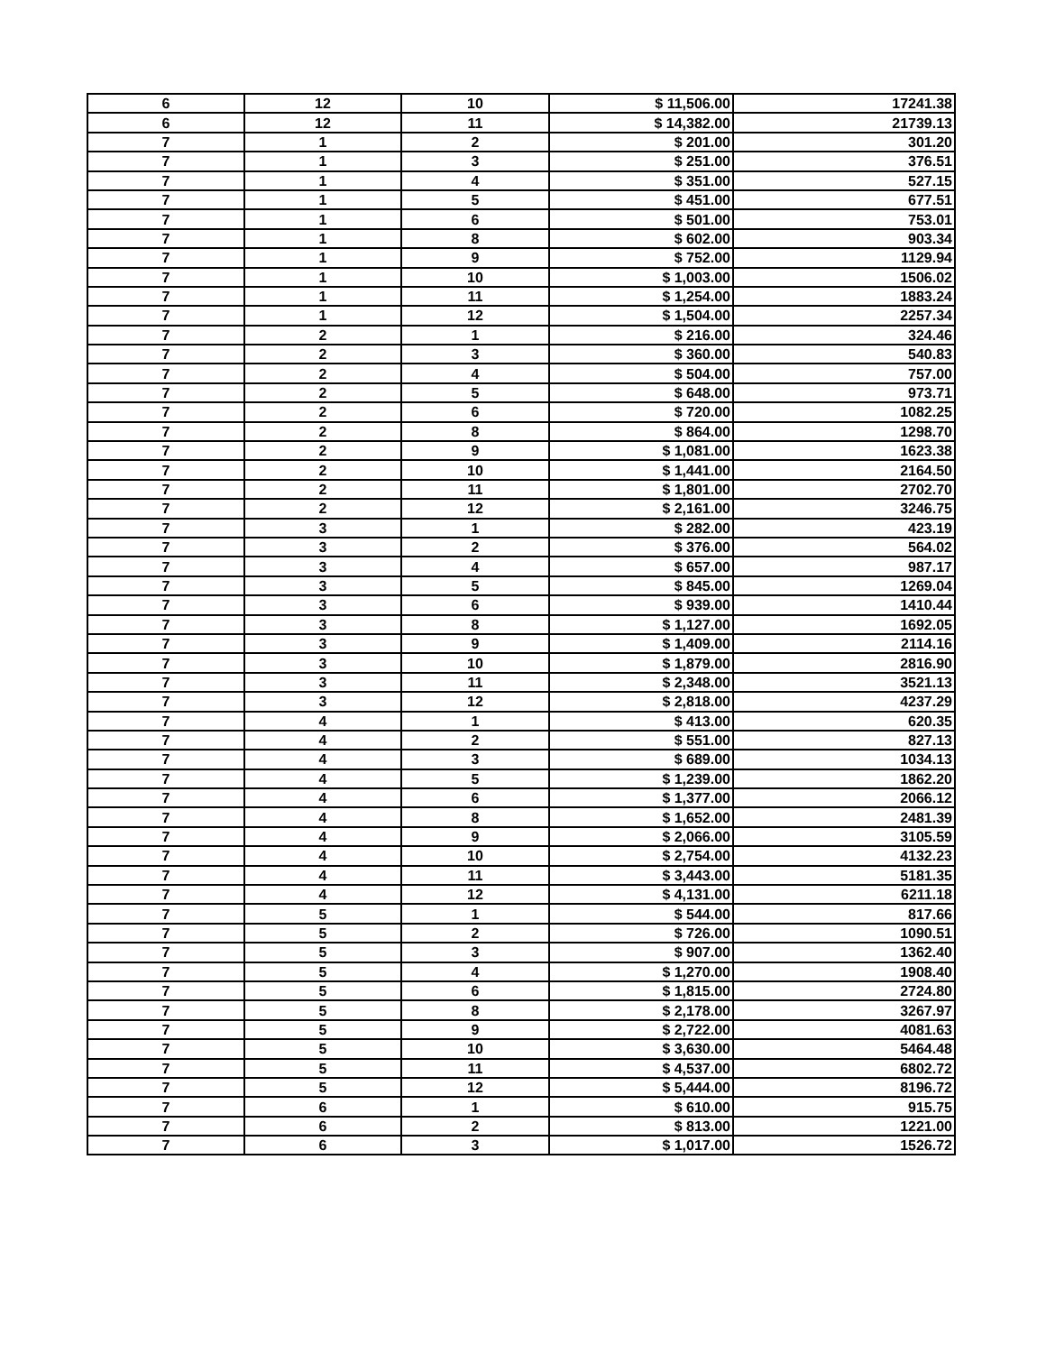| 6 | 12 | 10 | $ 11,506.00 | 17241.38 |
| 6 | 12 | 11 | $ 14,382.00 | 21739.13 |
| 7 | 1 | 2 | $ 201.00 | 301.20 |
| 7 | 1 | 3 | $ 251.00 | 376.51 |
| 7 | 1 | 4 | $ 351.00 | 527.15 |
| 7 | 1 | 5 | $ 451.00 | 677.51 |
| 7 | 1 | 6 | $ 501.00 | 753.01 |
| 7 | 1 | 8 | $ 602.00 | 903.34 |
| 7 | 1 | 9 | $ 752.00 | 1129.94 |
| 7 | 1 | 10 | $ 1,003.00 | 1506.02 |
| 7 | 1 | 11 | $ 1,254.00 | 1883.24 |
| 7 | 1 | 12 | $ 1,504.00 | 2257.34 |
| 7 | 2 | 1 | $ 216.00 | 324.46 |
| 7 | 2 | 3 | $ 360.00 | 540.83 |
| 7 | 2 | 4 | $ 504.00 | 757.00 |
| 7 | 2 | 5 | $ 648.00 | 973.71 |
| 7 | 2 | 6 | $ 720.00 | 1082.25 |
| 7 | 2 | 8 | $ 864.00 | 1298.70 |
| 7 | 2 | 9 | $ 1,081.00 | 1623.38 |
| 7 | 2 | 10 | $ 1,441.00 | 2164.50 |
| 7 | 2 | 11 | $ 1,801.00 | 2702.70 |
| 7 | 2 | 12 | $ 2,161.00 | 3246.75 |
| 7 | 3 | 1 | $ 282.00 | 423.19 |
| 7 | 3 | 2 | $ 376.00 | 564.02 |
| 7 | 3 | 4 | $ 657.00 | 987.17 |
| 7 | 3 | 5 | $ 845.00 | 1269.04 |
| 7 | 3 | 6 | $ 939.00 | 1410.44 |
| 7 | 3 | 8 | $ 1,127.00 | 1692.05 |
| 7 | 3 | 9 | $ 1,409.00 | 2114.16 |
| 7 | 3 | 10 | $ 1,879.00 | 2816.90 |
| 7 | 3 | 11 | $ 2,348.00 | 3521.13 |
| 7 | 3 | 12 | $ 2,818.00 | 4237.29 |
| 7 | 4 | 1 | $ 413.00 | 620.35 |
| 7 | 4 | 2 | $ 551.00 | 827.13 |
| 7 | 4 | 3 | $ 689.00 | 1034.13 |
| 7 | 4 | 5 | $ 1,239.00 | 1862.20 |
| 7 | 4 | 6 | $ 1,377.00 | 2066.12 |
| 7 | 4 | 8 | $ 1,652.00 | 2481.39 |
| 7 | 4 | 9 | $ 2,066.00 | 3105.59 |
| 7 | 4 | 10 | $ 2,754.00 | 4132.23 |
| 7 | 4 | 11 | $ 3,443.00 | 5181.35 |
| 7 | 4 | 12 | $ 4,131.00 | 6211.18 |
| 7 | 5 | 1 | $ 544.00 | 817.66 |
| 7 | 5 | 2 | $ 726.00 | 1090.51 |
| 7 | 5 | 3 | $ 907.00 | 1362.40 |
| 7 | 5 | 4 | $ 1,270.00 | 1908.40 |
| 7 | 5 | 6 | $ 1,815.00 | 2724.80 |
| 7 | 5 | 8 | $ 2,178.00 | 3267.97 |
| 7 | 5 | 9 | $ 2,722.00 | 4081.63 |
| 7 | 5 | 10 | $ 3,630.00 | 5464.48 |
| 7 | 5 | 11 | $ 4,537.00 | 6802.72 |
| 7 | 5 | 12 | $ 5,444.00 | 8196.72 |
| 7 | 6 | 1 | $ 610.00 | 915.75 |
| 7 | 6 | 2 | $ 813.00 | 1221.00 |
| 7 | 6 | 3 | $ 1,017.00 | 1526.72 |